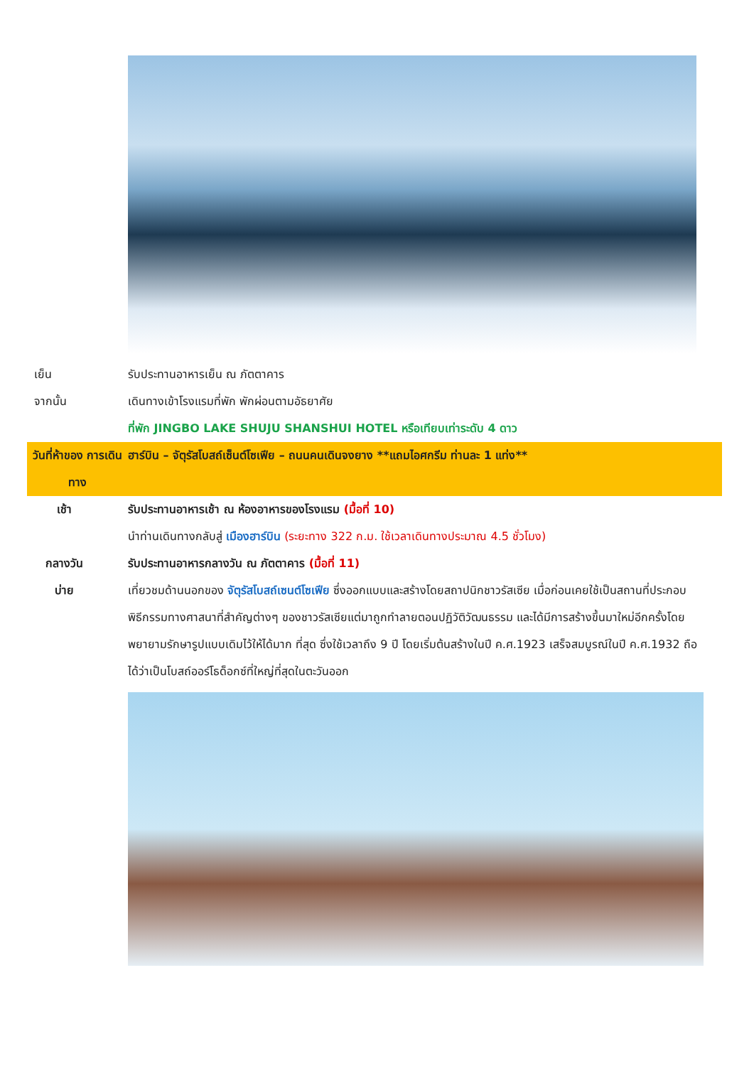เย็น รับประทานอาหารเย็น ณ ภัตตาคาร
จากนั้น เดินทางเข้าโรงแรมที่พัก พักผ่อนตามอัธยาศัย
ที่พัก JINGBO LAKE SHUJU SHANSHUI HOTEL หรือเทียบเท่าระดับ 4 ดาว
วันที่ห้าของ การเดินทาง
ฮาร์บิน – จัตุรัสโบสถ์เซ็นต์โซเฟีย – ถนนคนเดินจงยาง **แถมไอศกรีม ท่านละ 1 แท่ง**
เช้า รับประทานอาหารเช้า ณ ห้องอาหารของโรงแรม (มื้อที่ 10)
นำท่านเดินทางกลับสู่ เมืองฮาร์บิน (ระยะทาง 322 ก.ม. ใช้เวลาเดินทางประมาณ 4.5 ชั่วโมง)
กลางวัน รับประทานอาหารกลางวัน ณ ภัตตาคาร (มื้อที่ 11)
บ่าย เที่ยวชมด้านนอกของ จัตุรัสโบสถ์เซนต์โซเฟีย ซึ่งออกแบบและสร้างโดยสถาปนิกชาวรัสเซีย เมื่อก่อนเคยใช้เป็นสถานที่ประกอบพิธีกรรมทางศาสนาที่สำคัญต่างๆ ของชาวรัสเซียแต่มาถูกทำลายตอนปฏิวัติวัฒนธรรม และได้มีการสร้างขึ้นมาใหม่อีกครั้งโดยพยายามรักษารูปแบบเดิมไว้ให้ได้มาก ที่สุด ซึ่งใช้เวลาถึง 9 ปี โดยเริ่มต้นสร้างในปี ค.ศ.1923 เสร็จสมบูรณ์ในปี ค.ศ.1932 ถือได้ว่าเป็นโบสถ์ออร์โธด็อกซ์ที่ใหญ่ที่สุดในตะวันออก